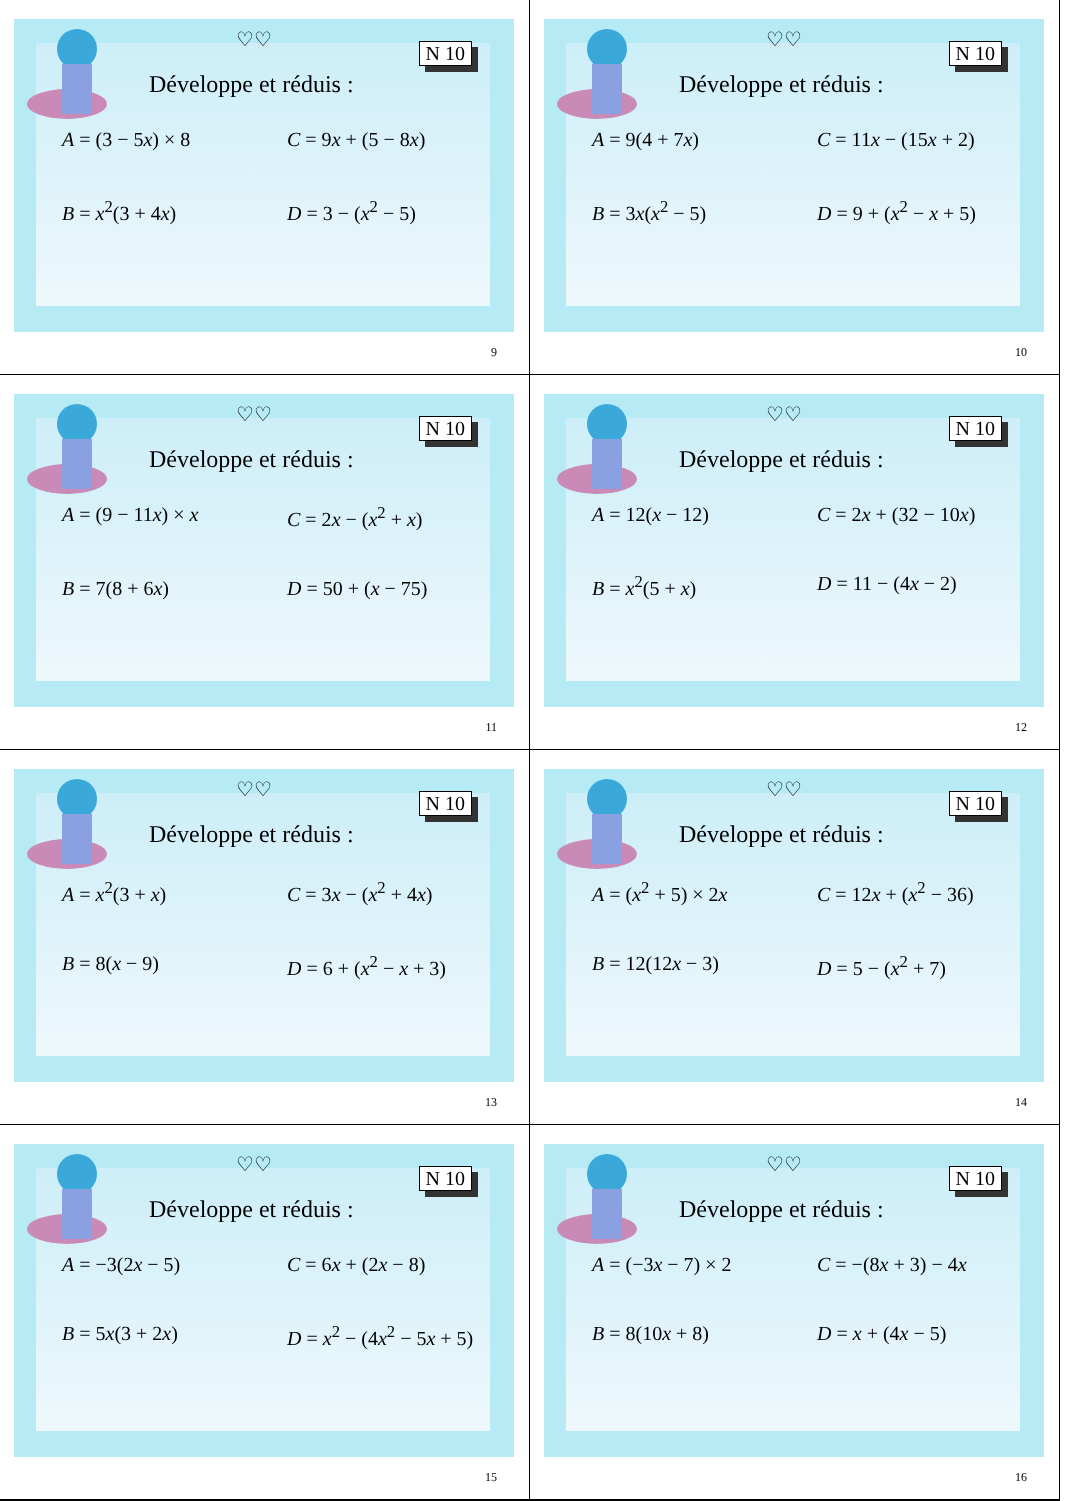♡♡
N 10
Développe et réduis :
A = (3 − 5x) × 8
C = 9x + (5 − 8x)
B = x<sup>2</sup>(3 + 4x)
D = 3 − (x<sup>2</sup> − 5)
9
♡♡
N 10
Développe et réduis :
A = 9(4 + 7x)
C = 11x − (15x + 2)
B = 3x(x<sup>2</sup> − 5)
D = 9 + (x<sup>2</sup> − x + 5)
10
♡♡
N 10
Développe et réduis :
A = (9 − 11x) × x
C = 2x − (x<sup>2</sup> + x)
B = 7(8 + 6x)
D = 50 + (x − 75)
11
♡♡
N 10
Développe et réduis :
A = 12(x − 12)
C = 2x + (32 − 10x)
B = x<sup>2</sup>(5 + x)
D = 11 − (4x − 2)
12
♡♡
N 10
Développe et réduis :
A = x<sup>2</sup>(3 + x)
C = 3x − (x<sup>2</sup> + 4x)
B = 8(x − 9)
D = 6 + (x<sup>2</sup> − x + 3)
13
♡♡
N 10
Développe et réduis :
A = (x<sup>2</sup> + 5) × 2x
C = 12x + (x<sup>2</sup> − 36)
B = 12(12x − 3)
D = 5 − (x<sup>2</sup> + 7)
14
♡♡
N 10
Développe et réduis :
A = −3(2x − 5)
C = 6x + (2x − 8)
B = 5x(3 + 2x)
D = x<sup>2</sup> − (4x<sup>2</sup> − 5x + 5)
15
♡♡
N 10
Développe et réduis :
A = (−3x − 7) × 2
C = −(8x + 3) − 4x
B = 8(10x + 8)
D = x + (4x − 5)
16